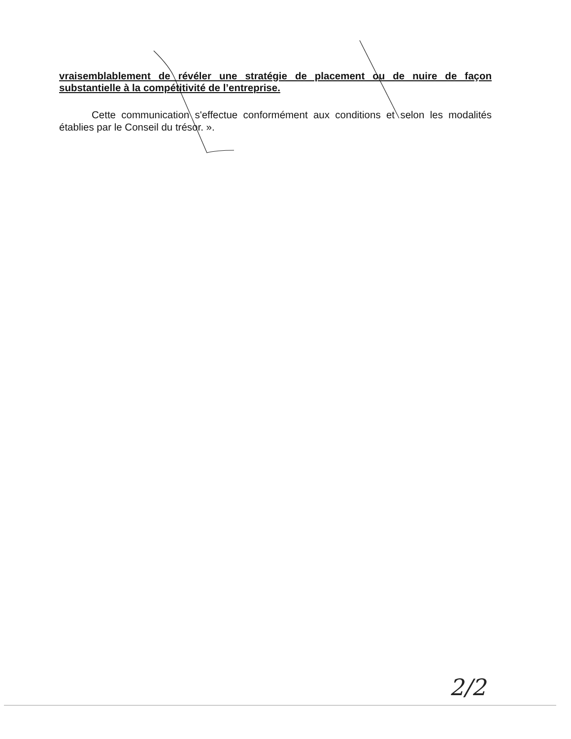vraisemblablement de révéler une stratégie de placement ou de nuire de façon substantielle à la compétitivité de l’entreprise.
Cette communication s'effectue conformément aux conditions et selon les modalités établies par le Conseil du trésor. ».
2/2